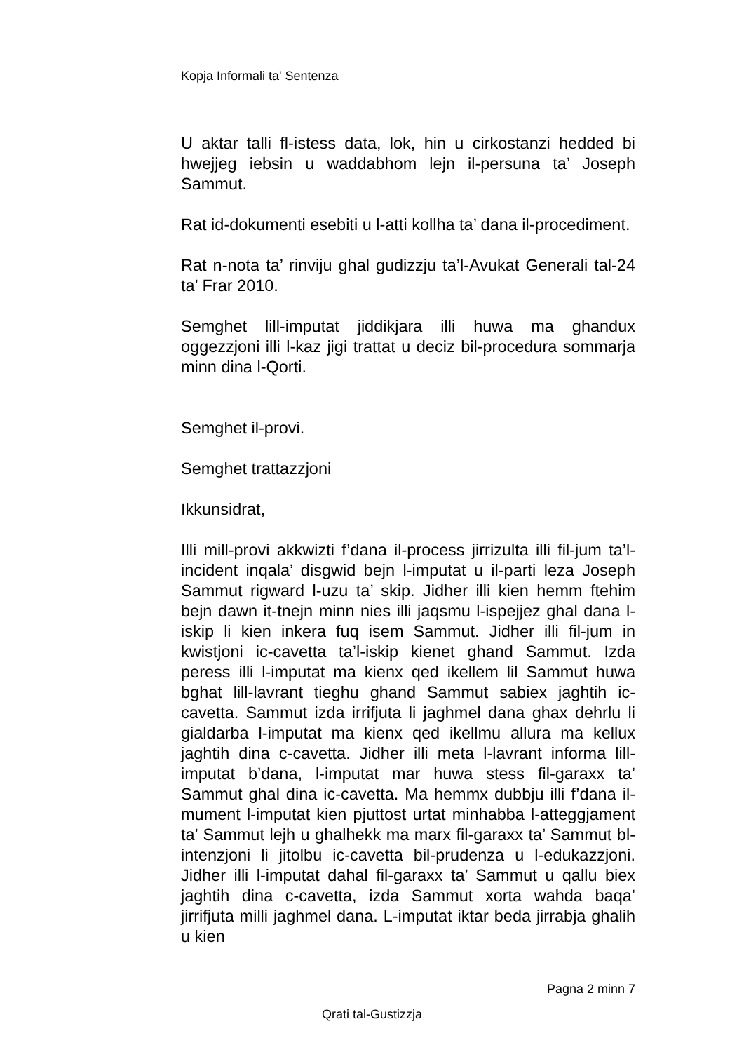Kopja Informali ta' Sentenza
U aktar talli fl-istess data, lok, hin u cirkostanzi hedded bi hwejjeg iebsin u waddabhom lejn il-persuna ta’ Joseph Sammut.
Rat id-dokumenti esebiti u l-atti kollha ta’ dana il-procediment.
Rat n-nota ta’ rinviju ghal gudizzju ta’l-Avukat Generali tal-24 ta’ Frar 2010.
Semghet lill-imputat jiddikjara illi huwa ma ghandux oggezzjoni illi l-kaz jigi trattat u deciz bil-procedura sommarja minn dina l-Qorti.
Semghet il-provi.
Semghet trattazzjoni
Ikkunsidrat,
Illi mill-provi akkwizti f’dana il-process jirrizulta illi fil-jum ta’l-incident inqala’ disgwid bejn l-imputat u il-parti leza Joseph Sammut rigward l-uzu ta’ skip. Jidher illi kien hemm ftehim bejn dawn it-tnejn minn nies illi jaqsmu l-ispejjez ghal dana l-iskip li kien inkera fuq isem Sammut. Jidher illi fil-jum in kwistjoni ic-cavetta ta’l-iskip kienet ghand Sammut. Izda peress illi l-imputat ma kienx qed ikellem lil Sammut huwa bghat lill-lavrant tieghu ghand Sammut sabiex jaghtih ic-cavetta. Sammut izda irrifjuta li jaghmel dana ghax dehrlu li gialdarba l-imputat ma kienx qed ikellmu allura ma kellux jaghtih dina c-cavetta. Jidher illi meta l-lavrant informa lill-imputat b’dana, l-imputat mar huwa stess fil-garaxx ta’ Sammut ghal dina ic-cavetta. Ma hemmx dubbju illi f’dana il-mument l-imputat kien pjuttost urtat minhabba l-atteggjament ta’ Sammut lejh u ghalhekk ma marx fil-garaxx ta’ Sammut bl-intenzjoni li jitolbu ic-cavetta bil-prudenza u l-edukazzjoni. Jidher illi l-imputat dahal fil-garaxx ta’ Sammut u qallu biex jaghtih dina c-cavetta, izda Sammut xorta wahda baqa’ jirrifjuta milli jaghmel dana. L-imputat iktar beda jirrabja ghalih u kien
Pagna 2 minn 7
Qrati tal-Gustizzja